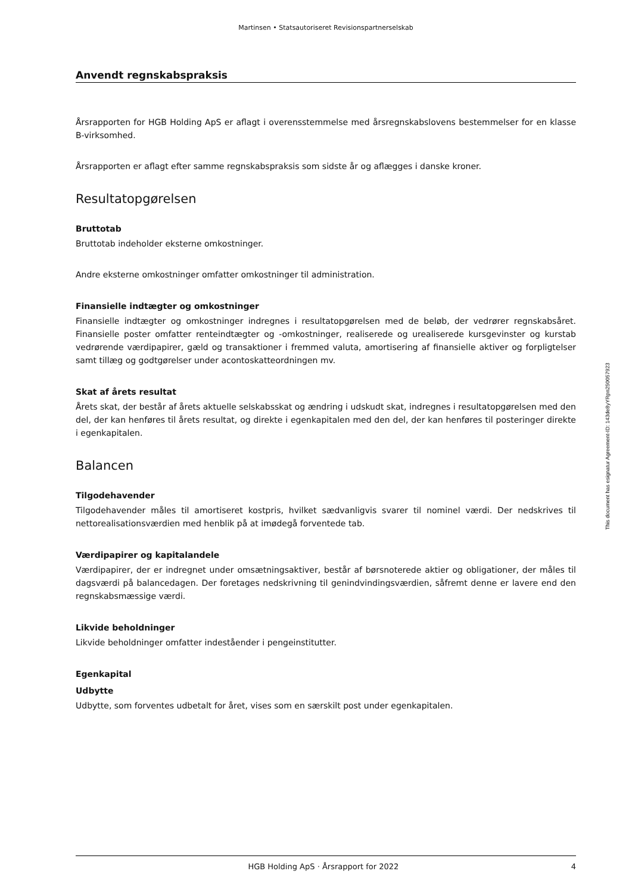Martinsen • Statsautoriseret Revisionspartnerselskab
Anvendt regnskabspraksis
Årsrapporten for HGB Holding ApS er aflagt i overensstemmelse med årsregnskabslovens bestemmelser for en klasse B-virksomhed.
Årsrapporten er aflagt efter samme regnskabspraksis som sidste år og aflægges i danske kroner.
Resultatopgørelsen
Bruttotab
Bruttotab indeholder eksterne omkostninger.
Andre eksterne omkostninger omfatter omkostninger til administration.
Finansielle indtægter og omkostninger
Finansielle indtægter og omkostninger indregnes i resultatopgørelsen med de beløb, der vedrører regnskabsåret. Finansielle poster omfatter renteindtægter og -omkostninger, realiserede og urealiserede kursgevinster og kurstab vedrørende værdipapirer, gæld og transaktioner i fremmed valuta, amortisering af finansielle aktiver og forpligtelser samt tillæg og godtgørelser under acontoskatteordningen mv.
Skat af årets resultat
Årets skat, der består af årets aktuelle selskabsskat og ændring i udskudt skat, indregnes i resultatopgørelsen med den del, der kan henføres til årets resultat, og direkte i egenkapitalen med den del, der kan henføres til posteringer direkte i egenkapitalen.
Balancen
Tilgodehavender
Tilgodehavender måles til amortiseret kostpris, hvilket sædvanligvis svarer til nominel værdi. Der nedskrives til nettorealisationsværdien med henblik på at imødegå forventede tab.
Værdipapirer og kapitalandele
Værdipapirer, der er indregnet under omsætningsaktiver, består af børsnoterede aktier og obligationer, der måles til dagsværdi på balancedagen. Der foretages nedskrivning til genindvindingsværdien, såfremt denne er lavere end den regnskabsmæssige værdi.
Likvide beholdninger
Likvide beholdninger omfatter indeståender i pengeinstitutter.
Egenkapital
Udbytte
Udbytte, som forventes udbetalt for året, vises som en særskilt post under egenkapitalen.
This document has esignatur Agreement-ID: 143de8yYRpn250057923
HGB Holding ApS · Årsrapport for 2022 4